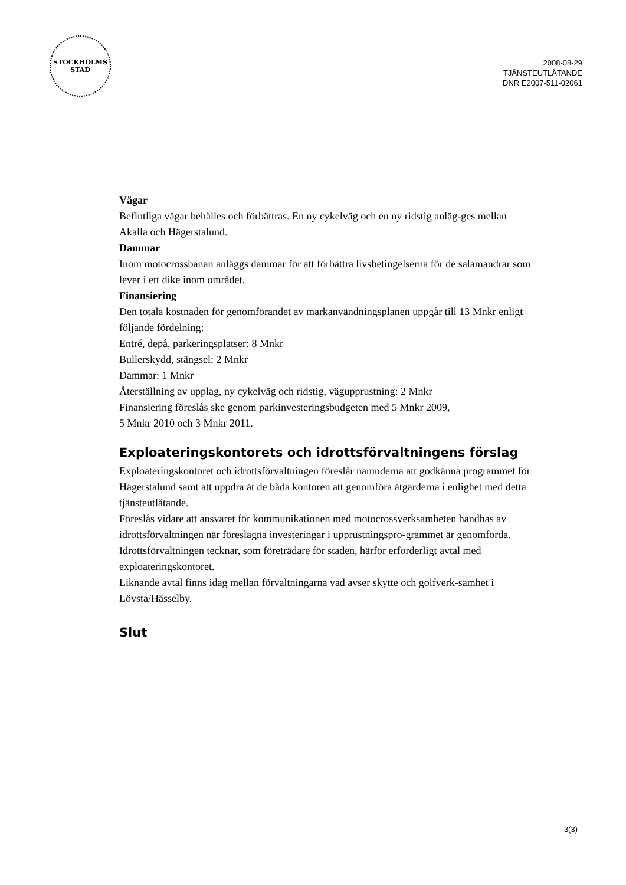STOCKHOLMS
STAD
2008-08-29
TJÄNSTEUTLÅTANDE
DNR E2007-511-02061
Vägar
Befintliga vägar behålles och förbättras. En ny cykelväg och en ny ridstig anläg-ges mellan Akalla och Hägerstalund.
Dammar
Inom motocrossbanan anläggs dammar för att förbättra livsbetingelserna för de salamandrar som lever i ett dike inom området.
Finansiering
Den totala kostnaden för genomförandet av markanvändningsplanen uppgår till 13 Mnkr enligt följande fördelning:
Entré, depå, parkeringsplatser: 8 Mnkr
Bullerskydd, stängsel: 2 Mnkr
Dammar: 1 Mnkr
Återställning av upplag, ny cykelväg och ridstig, vägupprustning: 2 Mnkr
Finansiering föreslås ske genom parkinvesteringsbudgeten med 5 Mnkr 2009,
5 Mnkr 2010 och 3 Mnkr 2011.
Exploateringskontorets och idrottsförvaltningens förslag
Exploateringskontoret och idrottsförvaltningen föreslår nämnderna att godkänna programmet för Hägerstalund samt att uppdra åt de båda kontoren att genomföra åtgärderna i enlighet med detta tjänsteutlåtande.
Föreslås vidare att ansvaret för kommunikationen med motocrossverksamheten handhas av idrottsförvaltningen när föreslagna investeringar i upprustningspro-grammet är genomförda. Idrottsförvaltningen tecknar, som företrädare för staden, härför erforderligt avtal med exploateringskontoret.
Liknande avtal finns idag mellan förvaltningarna vad avser skytte och golfverk-samhet i Lövsta/Hässelby.
Slut
3(3)